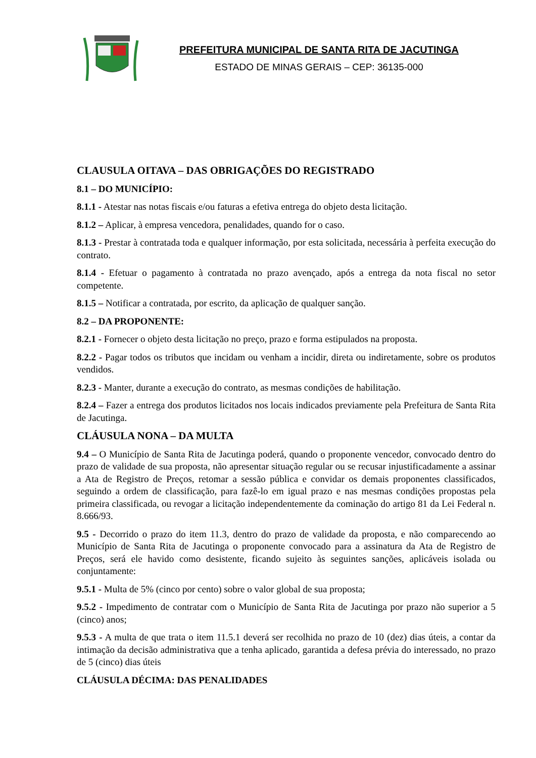PREFEITURA MUNICIPAL DE SANTA RITA DE JACUTINGA
ESTADO DE MINAS GERAIS – CEP: 36135-000
CLAUSULA OITAVA – DAS OBRIGAÇÕES DO REGISTRADO
8.1 – DO MUNICÍPIO:
8.1.1 - Atestar nas notas fiscais e/ou faturas a efetiva entrega do objeto desta licitação.
8.1.2 – Aplicar, à empresa vencedora, penalidades, quando for o caso.
8.1.3 - Prestar à contratada toda e qualquer informação, por esta solicitada, necessária à perfeita execução do contrato.
8.1.4 - Efetuar o pagamento à contratada no prazo avençado, após a entrega da nota fiscal no setor competente.
8.1.5 – Notificar a contratada, por escrito, da aplicação de qualquer sanção.
8.2 – DA PROPONENTE:
8.2.1 - Fornecer o objeto desta licitação no preço, prazo e forma estipulados na proposta.
8.2.2 - Pagar todos os tributos que incidam ou venham a incidir, direta ou indiretamente, sobre os produtos vendidos.
8.2.3 - Manter, durante a execução do contrato, as mesmas condições de habilitação.
8.2.4 – Fazer a entrega dos produtos licitados nos locais indicados previamente pela Prefeitura de Santa Rita de Jacutinga.
CLÁUSULA NONA – DA MULTA
9.4 – O Município de Santa Rita de Jacutinga poderá, quando o proponente vencedor, convocado dentro do prazo de validade de sua proposta, não apresentar situação regular ou se recusar injustificadamente a assinar a Ata de Registro de Preços, retomar a sessão pública e convidar os demais proponentes classificados, seguindo a ordem de classificação, para fazê-lo em igual prazo e nas mesmas condições propostas pela primeira classificada, ou revogar a licitação independentemente da cominação do artigo 81 da Lei Federal n. 8.666/93.
9.5 - Decorrido o prazo do item 11.3, dentro do prazo de validade da proposta, e não comparecendo ao Município de Santa Rita de Jacutinga o proponente convocado para a assinatura da Ata de Registro de Preços, será ele havido como desistente, ficando sujeito às seguintes sanções, aplicáveis isolada ou conjuntamente:
9.5.1 - Multa de 5% (cinco por cento) sobre o valor global de sua proposta;
9.5.2 - Impedimento de contratar com o Município de Santa Rita de Jacutinga por prazo não superior a 5 (cinco) anos;
9.5.3 - A multa de que trata o item 11.5.1 deverá ser recolhida no prazo de 10 (dez) dias úteis, a contar da intimação da decisão administrativa que a tenha aplicado, garantida a defesa prévia do interessado, no prazo de 5 (cinco) dias úteis
CLÁUSULA DÉCIMA: DAS PENALIDADES